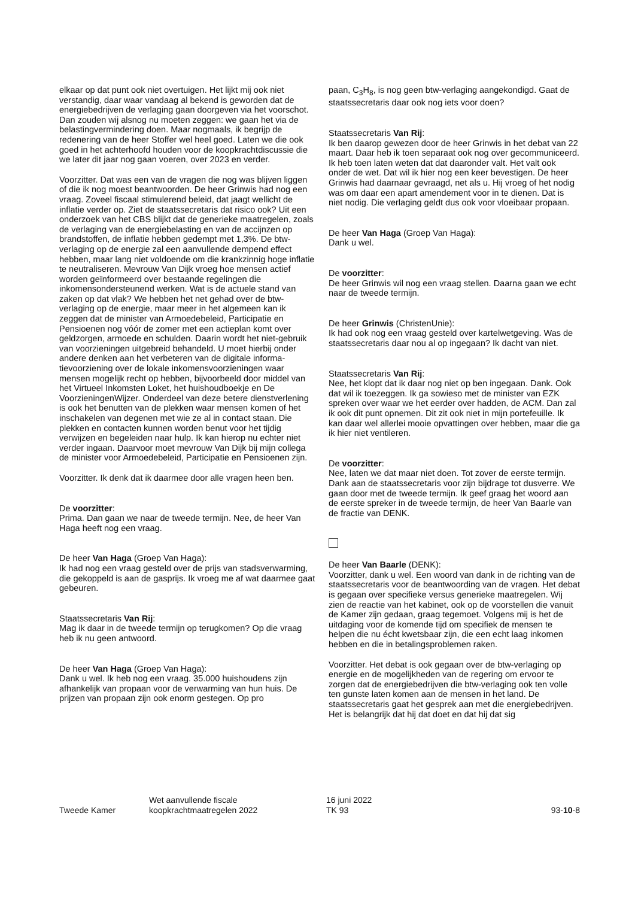elkaar op dat punt ook niet overtuigen. Het lijkt mij ook niet verstandig, daar waar vandaag al bekend is geworden dat de energiebedrijven de verlaging gaan doorgeven via het voorschot. Dan zouden wij alsnog nu moeten zeggen: we gaan het via de belastingvermindering doen. Maar nog­maals, ik begrijp de redenering van de heer Stoffer wel heel goed. Laten we die ook goed in het achterhoofd houden voor de koopkrachtdiscussie die we later dit jaar nog gaan voeren, over 2023 en verder.
Voorzitter. Dat was een van de vragen die nog was blijven liggen of die ik nog moest beantwoorden. De heer Grinwis had nog een vraag. Zoveel fiscaal stimulerend beleid, dat jaagt wellicht de inflatie verder op. Ziet de staatssecretaris dat risico ook? Uit een onderzoek van het CBS blijkt dat de generieke maatregelen, zoals de verlaging van de energie­belasting en van de accijnzen op brandstoffen, de inflatie hebben gedempt met 1,3%. De btw-verlaging op de energie zal een aanvullende dempend effect hebben, maar lang niet voldoende om die krankzinnig hoge inflatie te neutraliseren. Mevrouw Van Dijk vroeg hoe mensen actief worden geïn­formeerd over bestaande regelingen die inkomensonder­steunend werken. Wat is de actuele stand van zaken op dat vlak? We hebben het net gehad over de btw-verlaging op de energie, maar meer in het algemeen kan ik zeggen dat de minister van Armoedebeleid, Participatie en Pensioenen nog vóór de zomer met een actieplan komt over geldzorgen, armoede en schulden. Daarin wordt het niet-gebruik van voorzieningen uitgebreid behandeld. U moet hierbij onder andere denken aan het verbeteren van de digitale informa­tievoorziening over de lokale inkomensvoorzieningen waar mensen mogelijk recht op hebben, bijvoorbeeld door middel van het Virtueel Inkomsten Loket, het huishoudboekje en De VoorzieningenWijzer. Onderdeel van deze betere dienstverlening is ook het benutten van de plekken waar mensen komen of het inschakelen van degenen met wie ze al in contact staan. Die plekken en contacten kunnen worden benut voor het tijdig verwijzen en begeleiden naar hulp. Ik kan hierop nu echter niet verder ingaan. Daarvoor moet mevrouw Van Dijk bij mijn collega de minister voor Armoedebeleid, Participatie en Pensioenen zijn.
Voorzitter. Ik denk dat ik daarmee door alle vragen heen ben.
De voorzitter:
Prima. Dan gaan we naar de tweede termijn. Nee, de heer Van Haga heeft nog een vraag.
De heer Van Haga (Groep Van Haga):
Ik had nog een vraag gesteld over de prijs van stadsverwar­ming, die gekoppeld is aan de gasprijs. Ik vroeg me af wat daarmee gaat gebeuren.
Staatssecretaris Van Rij:
Mag ik daar in de tweede termijn op terugkomen? Op die vraag heb ik nu geen antwoord.
De heer Van Haga (Groep Van Haga):
Dank u wel. Ik heb nog een vraag. 35.000 huishoudens zijn afhankelijk van propaan voor de verwarming van hun huis. De prijzen van propaan zijn ook enorm gestegen. Op pro­
paan, C<sub>3</sub>H<sub>8</sub>, is nog geen btw-verlaging aangekondigd. Gaat de staatssecretaris daar ook nog iets voor doen?
Staatssecretaris Van Rij:
Ik ben daarop gewezen door de heer Grinwis in het debat van 22 maart. Daar heb ik toen separaat ook nog over gecommuniceerd. Ik heb toen laten weten dat dat daaronder valt. Het valt ook onder de wet. Dat wil ik hier nog een keer bevestigen. De heer Grinwis had daarnaar gevraagd, net als u. Hij vroeg of het nodig was om daar een apart amen­dement voor in te dienen. Dat is niet nodig. Die verlaging geldt dus ook voor vloeibaar propaan.
De heer Van Haga (Groep Van Haga):
Dank u wel.
De voorzitter:
De heer Grinwis wil nog een vraag stellen. Daarna gaan we echt naar de tweede termijn.
De heer Grinwis (ChristenUnie):
Ik had ook nog een vraag gesteld over kartelwetgeving. Was de staatssecretaris daar nou al op ingegaan? Ik dacht van niet.
Staatssecretaris Van Rij:
Nee, het klopt dat ik daar nog niet op ben ingegaan. Dank. Ook dat wil ik toezeggen. Ik ga sowieso met de minister van EZK spreken over waar we het eerder over hadden, de ACM. Dan zal ik ook dit punt opnemen. Dit zit ook niet in mijn portefeuille. Ik kan daar wel allerlei mooie opvattingen over hebben, maar die ga ik hier niet ventileren.
De voorzitter:
Nee, laten we dat maar niet doen. Tot zover de eerste ter­mijn. Dank aan de staatssecretaris voor zijn bijdrage tot dusverre. We gaan door met de tweede termijn. Ik geef graag het woord aan de eerste spreker in de tweede termijn, de heer Van Baarle van de fractie van DENK.
De heer Van Baarle (DENK):
Voorzitter, dank u wel. Een woord van dank in de richting van de staatssecretaris voor de beantwoording van de vragen. Het debat is gegaan over specifieke versus gene­rieke maatregelen. Wij zien de reactie van het kabinet, ook op de voorstellen die vanuit de Kamer zijn gedaan, graag tegemoet. Volgens mij is het de uitdaging voor de komende tijd om specifiek de mensen te helpen die nu écht kwetsbaar zijn, die een echt laag inkomen hebben en die in betalings­problemen raken.
Voorzitter. Het debat is ook gegaan over de btw-verlaging op energie en de mogelijkheden van de regering om ervoor te zorgen dat de energiebedrijven die btw-verlaging ook ten volle ten gunste laten komen aan de mensen in het land. De staatssecretaris gaat het gesprek aan met die energiebe­drijven. Het is belangrijk dat hij dat doet en dat hij dat sig­
Tweede Kamer
Wet aanvullende fiscale
koopkrachtmaatregelen 2022
16 juni 2022
TK 93
93-10-8